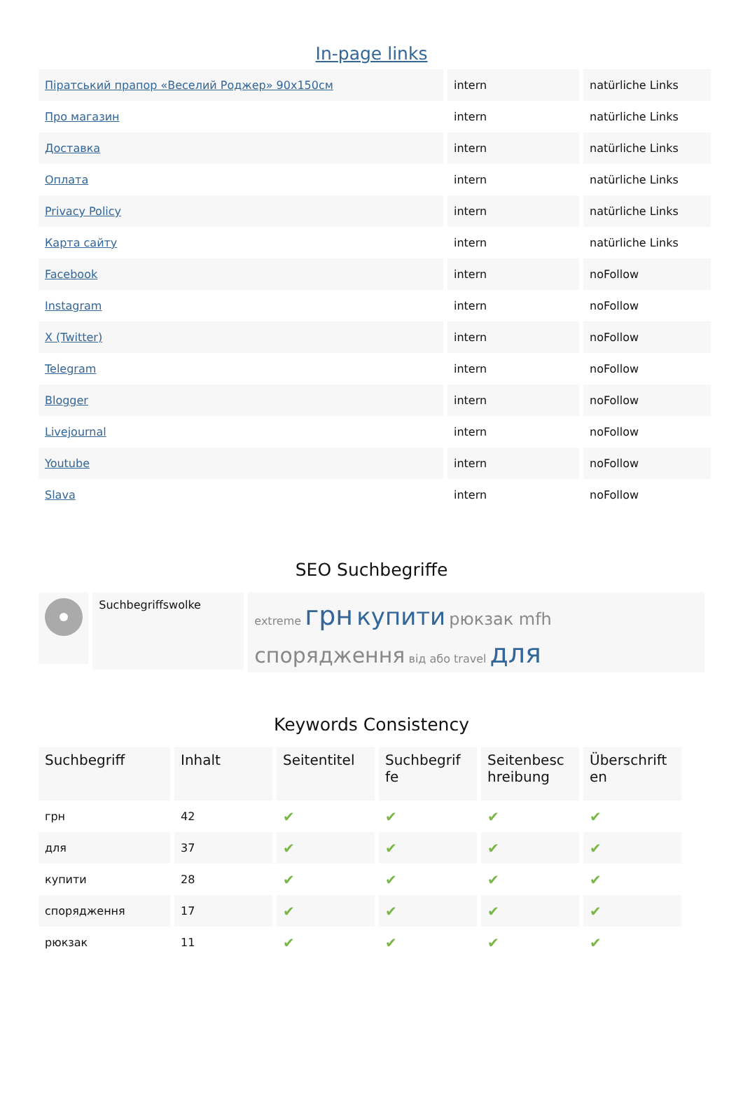In-page links
| Піратський прапор «Веселий Роджер» 90x150см | intern | natürliche Links |
| Про магазин | intern | natürliche Links |
| Доставка | intern | natürliche Links |
| Оплата | intern | natürliche Links |
| Privacy Policy | intern | natürliche Links |
| Карта сайту | intern | natürliche Links |
| Facebook | intern | noFollow |
| Instagram | intern | noFollow |
| X (Twitter) | intern | noFollow |
| Telegram | intern | noFollow |
| Blogger | intern | noFollow |
| Livejournal | intern | noFollow |
| Youtube | intern | noFollow |
| Slava | intern | noFollow |
SEO Suchbegriffe
Suchbegriffswolke
extreme грн купити рюкзак mfh спорядження від або travel для
Keywords Consistency
| Suchbegriff | Inhalt | Seitentitel | Suchbegrif fe | Seitenbesc hreibung | Überschrift en |
| --- | --- | --- | --- | --- | --- |
| грн | 42 | ✔ | ✔ | ✔ | ✔ |
| для | 37 | ✔ | ✔ | ✔ | ✔ |
| купити | 28 | ✔ | ✔ | ✔ | ✔ |
| спорядження | 17 | ✔ | ✔ | ✔ | ✔ |
| рюкзак | 11 | ✔ | ✔ | ✔ | ✔ |